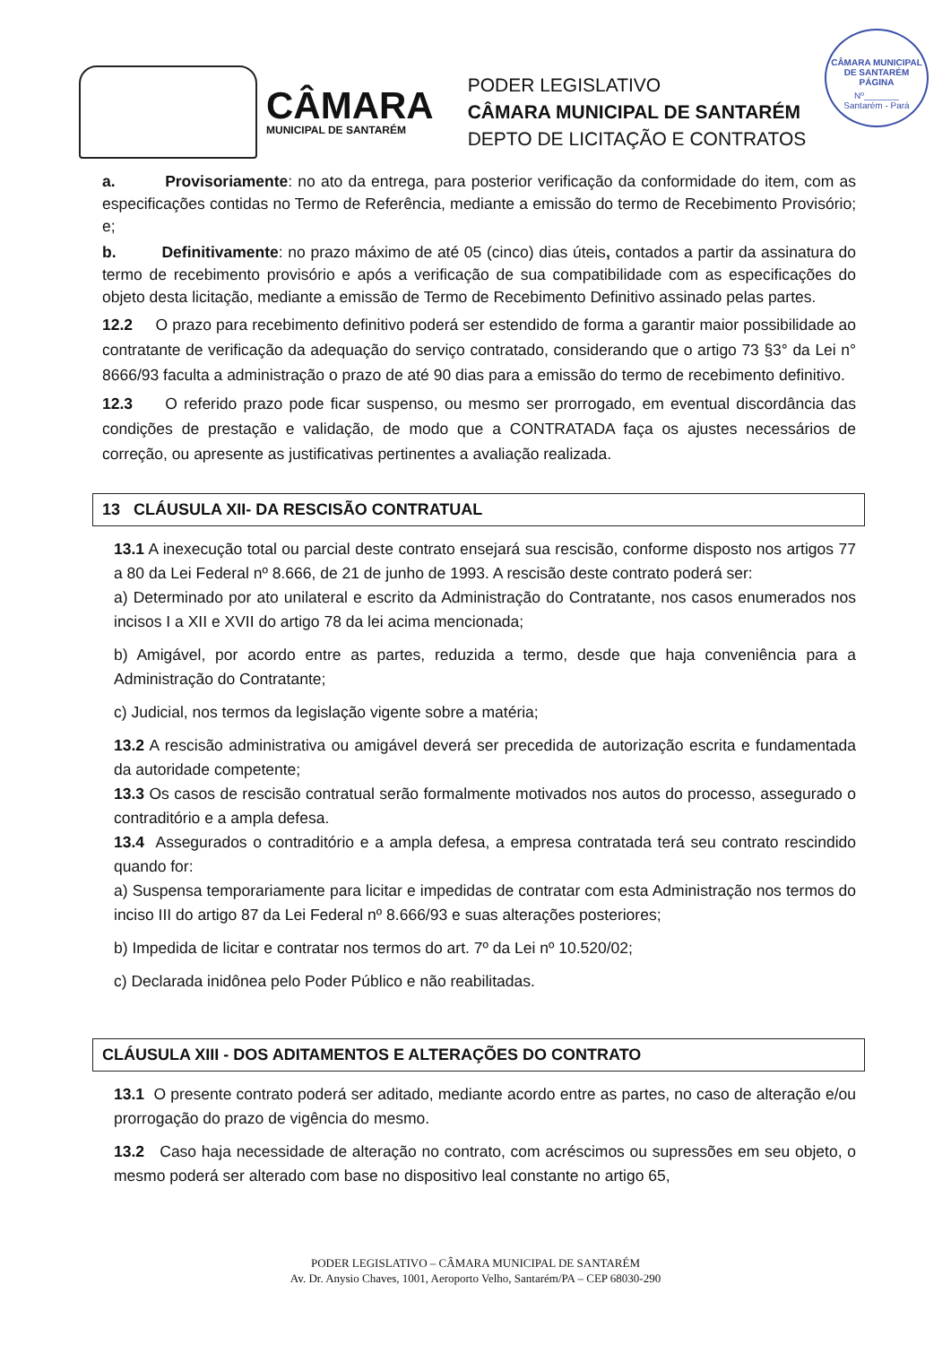CÂMARA
MUNICIPAL DE SANTARÉM
PODER LEGISLATIVO
CÂMARA MUNICIPAL DE SANTARÉM
DEPTO DE LICITAÇÃO E CONTRATOS
CÂMARA MUNICIPAL DE SANTARÉM
PÁGINA
Nº_______
Santarém - Pará
a. Provisoriamente: no ato da entrega, para posterior verificação da conformidade do item, com as especificações contidas no Termo de Referência, mediante a emissão do termo de Recebimento Provisório; e;
b. Definitivamente: no prazo máximo de até 05 (cinco) dias úteis, contados a partir da assinatura do termo de recebimento provisório e após a verificação de sua compatibilidade com as especificações do objeto desta licitação, mediante a emissão de Termo de Recebimento Definitivo assinado pelas partes.
12.2 O prazo para recebimento definitivo poderá ser estendido de forma a garantir maior possibilidade ao contratante de verificação da adequação do serviço contratado, considerando que o artigo 73 §3° da Lei n° 8666/93 faculta a administração o prazo de até 90 dias para a emissão do termo de recebimento definitivo.
12.3 O referido prazo pode ficar suspenso, ou mesmo ser prorrogado, em eventual discordância das condições de prestação e validação, de modo que a CONTRATADA faça os ajustes necessários de correção, ou apresente as justificativas pertinentes a avaliação realizada.
13 CLÁUSULA XII- DA RESCISÃO CONTRATUAL
13.1 A inexecução total ou parcial deste contrato ensejará sua rescisão, conforme disposto nos artigos 77 a 80 da Lei Federal nº 8.666, de 21 de junho de 1993. A rescisão deste contrato poderá ser:
a) Determinado por ato unilateral e escrito da Administração do Contratante, nos casos enumerados nos incisos I a XII e XVII do artigo 78 da lei acima mencionada;
b) Amigável, por acordo entre as partes, reduzida a termo, desde que haja conveniência para a Administração do Contratante;
c) Judicial, nos termos da legislação vigente sobre a matéria;
13.2 A rescisão administrativa ou amigável deverá ser precedida de autorização escrita e fundamentada da autoridade competente;
13.3 Os casos de rescisão contratual serão formalmente motivados nos autos do processo, assegurado o contraditório e a ampla defesa.
13.4 Assegurados o contraditório e a ampla defesa, a empresa contratada terá seu contrato rescindido quando for:
a) Suspensa temporariamente para licitar e impedidas de contratar com esta Administração nos termos do inciso III do artigo 87 da Lei Federal nº 8.666/93 e suas alterações posteriores;
b) Impedida de licitar e contratar nos termos do art. 7º da Lei nº 10.520/02;
c) Declarada inidônea pelo Poder Público e não reabilitadas.
CLÁUSULA XIII - DOS ADITAMENTOS E ALTERAÇÕES DO CONTRATO
13.1 O presente contrato poderá ser aditado, mediante acordo entre as partes, no caso de alteração e/ou prorrogação do prazo de vigência do mesmo.
13.2 Caso haja necessidade de alteração no contrato, com acréscimos ou supressões em seu objeto, o mesmo poderá ser alterado com base no dispositivo leal constante no artigo 65,
PODER LEGISLATIVO – CÂMARA MUNICIPAL DE SANTARÉM
Av. Dr. Anysio Chaves, 1001, Aeroporto Velho, Santarém/PA – CEP 68030-290